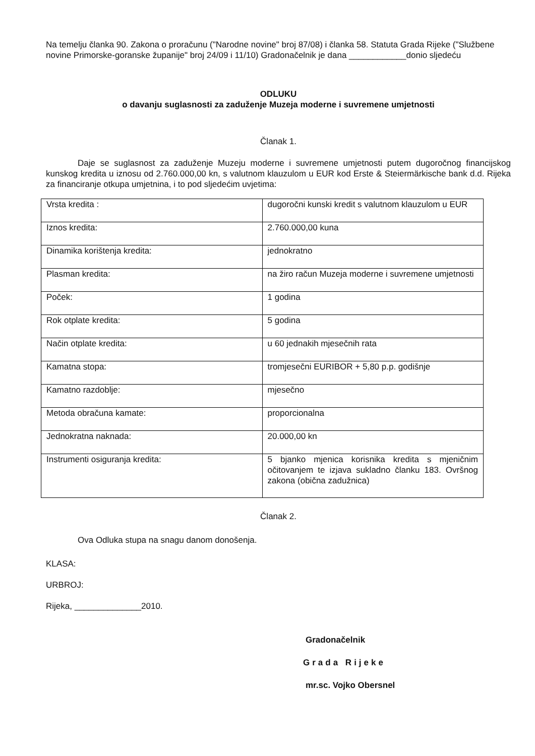Na temelju članka 90. Zakona o proračunu ("Narodne novine" broj 87/08) i članka 58. Statuta Grada Rijeke ("Službene novine Primorske-goranske županije" broj 24/09 i 11/10) Gradonačelnik je dana ____________donio sljedeću
ODLUKU
o davanju suglasnosti za zaduženje Muzeja moderne i suvremene umjetnosti
Članak 1.
Daje se suglasnost za zaduženje Muzeju moderne i suvremene umjetnosti putem dugoročnog financijskog kunskog kredita u iznosu od 2.760.000,00 kn, s valutnom klauzulom u EUR kod Erste & Steiermärkische bank d.d. Rijeka za financiranje otkupa umjetnina, i to pod sljedećim uvjetima:
| Vrsta kredita : | dugoročni kunski kredit s valutnom klauzulom u EUR |
| Iznos kredita: | 2.760.000,00 kuna |
| Dinamika korištenja kredita: | jednokratno |
| Plasman kredita: | na žiro račun Muzeja moderne i suvremene umjetnosti |
| Poček: | 1 godina |
| Rok otplate kredita: | 5 godina |
| Način otplate kredita: | u 60 jednakih mjesečnih rata |
| Kamatna stopa: | tromjesečni EURIBOR + 5,80 p.p. godišnje |
| Kamatno razdoblje: | mjesečno |
| Metoda obračuna kamate: | proporcionalna |
| Jednokratna naknada: | 20.000,00 kn |
| Instrumenti osiguranja kredita: | 5 bjanko mjenica korisnika kredita s mjeničnim očitovanjem te izjava sukladno članku 183. Ovršnog zakona (obična zadužnica) |
Članak 2.
Ova Odluka stupa na snagu danom donošenja.
KLASA:
URBROJ:
Rijeka, ______________2010.
Gradonačelnik
Grada Rijeke
mr.sc. Vojko Obersnel